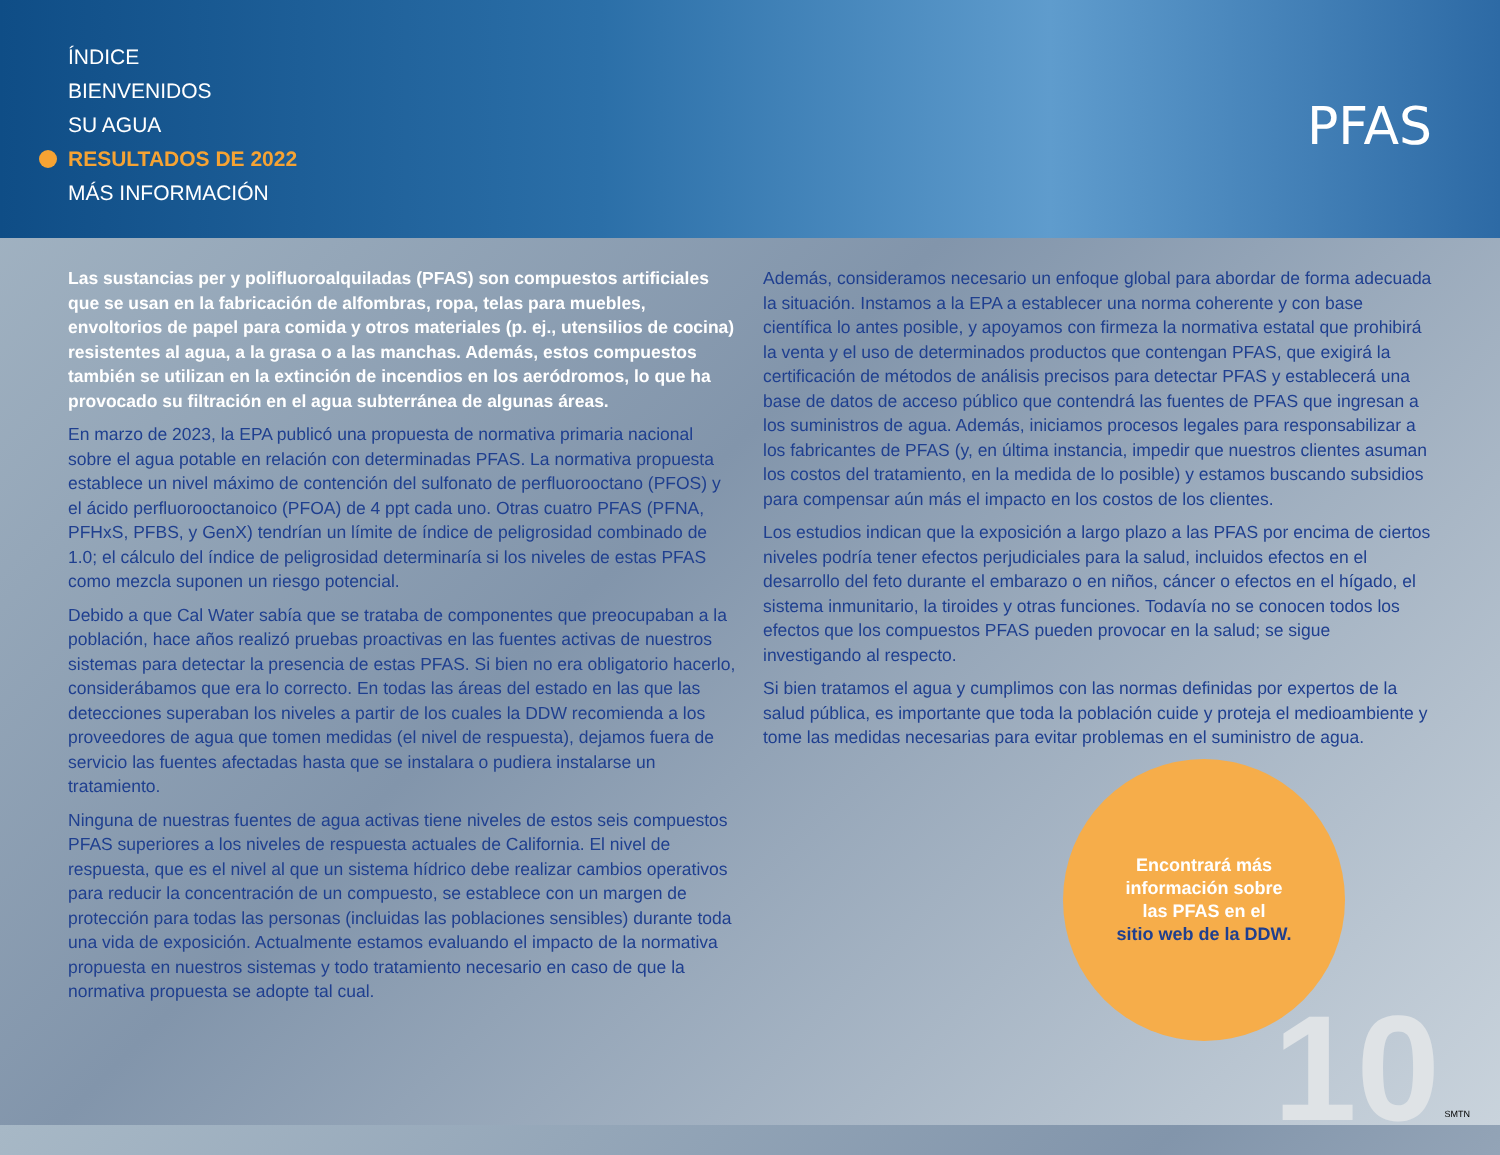ÍNDICE
BIENVENIDOS
SU AGUA
RESULTADOS DE 2022
MÁS INFORMACIÓN
PFAS
Las sustancias per y polifluoroalquiladas (PFAS) son compuestos artificiales que se usan en la fabricación de alfombras, ropa, telas para muebles, envoltorios de papel para comida y otros materiales (p. ej., utensilios de cocina) resistentes al agua, a la grasa o a las manchas. Además, estos compuestos también se utilizan en la extinción de incendios en los aeródromos, lo que ha provocado su filtración en el agua subterránea de algunas áreas.
En marzo de 2023, la EPA publicó una propuesta de normativa primaria nacional sobre el agua potable en relación con determinadas PFAS. La normativa propuesta establece un nivel máximo de contención del sulfonato de perfluorooctano (PFOS) y el ácido perfluorooctanoico (PFOA) de 4 ppt cada uno. Otras cuatro PFAS (PFNA, PFHxS, PFBS, y GenX) tendrían un límite de índice de peligrosidad combinado de 1.0; el cálculo del índice de peligrosidad determinaría si los niveles de estas PFAS como mezcla suponen un riesgo potencial.
Debido a que Cal Water sabía que se trataba de componentes que preocupaban a la población, hace años realizó pruebas proactivas en las fuentes activas de nuestros sistemas para detectar la presencia de estas PFAS. Si bien no era obligatorio hacerlo, considerábamos que era lo correcto. En todas las áreas del estado en las que las detecciones superaban los niveles a partir de los cuales la DDW recomienda a los proveedores de agua que tomen medidas (el nivel de respuesta), dejamos fuera de servicio las fuentes afectadas hasta que se instalara o pudiera instalarse un tratamiento.
Ninguna de nuestras fuentes de agua activas tiene niveles de estos seis compuestos PFAS superiores a los niveles de respuesta actuales de California. El nivel de respuesta, que es el nivel al que un sistema hídrico debe realizar cambios operativos para reducir la concentración de un compuesto, se establece con un margen de protección para todas las personas (incluidas las poblaciones sensibles) durante toda una vida de exposición. Actualmente estamos evaluando el impacto de la normativa propuesta en nuestros sistemas y todo tratamiento necesario en caso de que la normativa propuesta se adopte tal cual.
Además, consideramos necesario un enfoque global para abordar de forma adecuada la situación. Instamos a la EPA a establecer una norma coherente y con base científica lo antes posible, y apoyamos con firmeza la normativa estatal que prohibirá la venta y el uso de determinados productos que contengan PFAS, que exigirá la certificación de métodos de análisis precisos para detectar PFAS y establecerá una base de datos de acceso público que contendrá las fuentes de PFAS que ingresan a los suministros de agua. Además, iniciamos procesos legales para responsabilizar a los fabricantes de PFAS (y, en última instancia, impedir que nuestros clientes asuman los costos del tratamiento, en la medida de lo posible) y estamos buscando subsidios para compensar aún más el impacto en los costos de los clientes.
Los estudios indican que la exposición a largo plazo a las PFAS por encima de ciertos niveles podría tener efectos perjudiciales para la salud, incluidos efectos en el desarrollo del feto durante el embarazo o en niños, cáncer o efectos en el hígado, el sistema inmunitario, la tiroides y otras funciones. Todavía no se conocen todos los efectos que los compuestos PFAS pueden provocar en la salud; se sigue investigando al respecto.
Si bien tratamos el agua y cumplimos con las normas definidas por expertos de la salud pública, es importante que toda la población cuide y proteja el medioambiente y tome las medidas necesarias para evitar problemas en el suministro de agua.
Encontrará más
información sobre
las PFAS en el
sitio web de la DDW.
10 SMTN